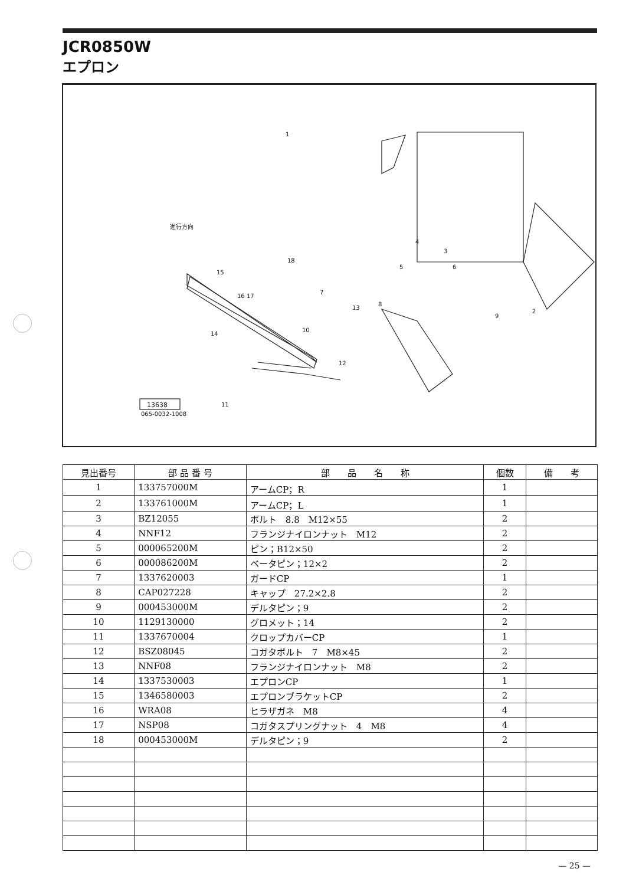JCR0850W
エプロン
進行方向
13638
065-0032-1008
1
18
15
16 17
7
13
8
10
14
12
11
4
3
5 6
9
2
| 見出番号 | 部 品 番 号 | 部 品 名 称 | 個数 | 備 考 |
| --- | --- | --- | --- | --- |
| 1 | 133757000M | アームCP；R | 1 | |
| 2 | 133761000M | アームCP；L | 1 | |
| 3 | BZ12055 | ボルト 8.8 M12×55 | 2 | |
| 4 | NNF12 | フランジナイロンナット M12 | 2 | |
| 5 | 000065200M | ピン；B12×50 | 2 | |
| 6 | 000086200M | ベータピン；12×2 | 2 | |
| 7 | 1337620003 | ガードCP | 1 | |
| 8 | CAP027228 | キャップ 27.2×2.8 | 2 | |
| 9 | 000453000M | デルタピン；9 | 2 | |
| 10 | 1129130000 | グロメット；14 | 2 | |
| 11 | 1337670004 | クロップカバーCP | 1 | |
| 12 | BSZ08045 | コガタボルト 7 M8×45 | 2 | |
| 13 | NNF08 | フランジナイロンナット M8 | 2 | |
| 14 | 1337530003 | エプロンCP | 1 | |
| 15 | 1346580003 | エプロンブラケットCP | 2 | |
| 16 | WRA08 | ヒラザガネ M8 | 4 | |
| 17 | NSP08 | コガタスプリングナット 4 M8 | 4 | |
| 18 | 000453000M | デルタピン；9 | 2 | |
— 25 —